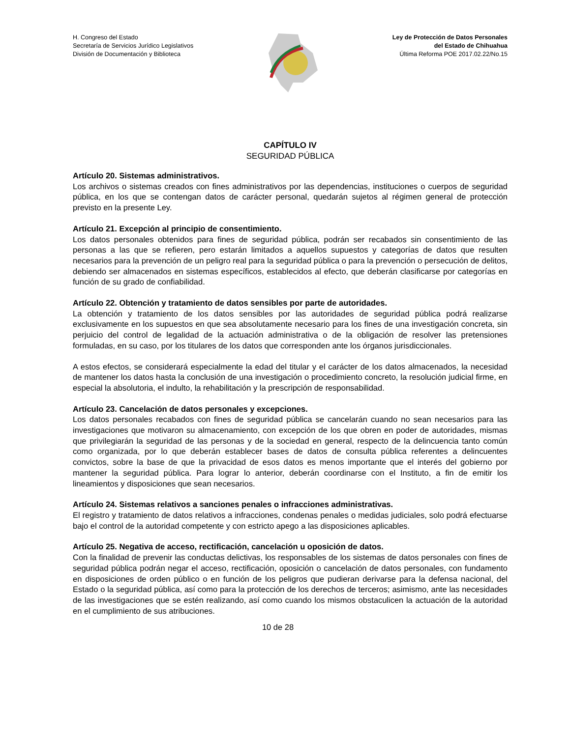H. Congreso del Estado
Secretaría de Servicios Jurídico Legislativos
División de Documentación y Biblioteca
Ley de Protección de Datos Personales
del Estado de Chihuahua
Última Reforma POE 2017.02.22/No.15
CAPÍTULO IV
SEGURIDAD PÚBLICA
Artículo 20. Sistemas administrativos.
Los archivos o sistemas creados con fines administrativos por las dependencias, instituciones o cuerpos de seguridad pública, en los que se contengan datos de carácter personal, quedarán sujetos al régimen general de protección previsto en la presente Ley.
Artículo 21. Excepción al principio de consentimiento.
Los datos personales obtenidos para fines de seguridad pública, podrán ser recabados sin consentimiento de las personas a las que se refieren, pero estarán limitados a aquellos supuestos y categorías de datos que resulten necesarios para la prevención de un peligro real para la seguridad pública o para la prevención o persecución de delitos, debiendo ser almacenados en sistemas específicos, establecidos al efecto, que deberán clasificarse por categorías en función de su grado de confiabilidad.
Artículo 22. Obtención y tratamiento de datos sensibles por parte de autoridades.
La obtención y tratamiento de los datos sensibles por las autoridades de seguridad pública podrá realizarse exclusivamente en los supuestos en que sea absolutamente necesario para los fines de una investigación concreta, sin perjuicio del control de legalidad de la actuación administrativa o de la obligación de resolver las pretensiones formuladas, en su caso, por los titulares de los datos que corresponden ante los órganos jurisdiccionales.
A estos efectos, se considerará especialmente la edad del titular y el carácter de los datos almacenados, la necesidad de mantener los datos hasta la conclusión de una investigación o procedimiento concreto, la resolución judicial firme, en especial la absolutoria, el indulto, la rehabilitación y la prescripción de responsabilidad.
Artículo 23. Cancelación de datos personales y excepciones.
Los datos personales recabados con fines de seguridad pública se cancelarán cuando no sean necesarios para las investigaciones que motivaron su almacenamiento, con excepción de los que obren en poder de autoridades, mismas que privilegiarán la seguridad de las personas y de la sociedad en general, respecto de la delincuencia tanto común como organizada, por lo que deberán establecer bases de datos de consulta pública referentes a delincuentes convictos, sobre la base de que la privacidad de esos datos es menos importante que el interés del gobierno por mantener la seguridad pública. Para lograr lo anterior, deberán coordinarse con el Instituto, a fin de emitir los lineamientos y disposiciones que sean necesarios.
Artículo 24. Sistemas relativos a sanciones penales o infracciones administrativas.
El registro y tratamiento de datos relativos a infracciones, condenas penales o medidas judiciales, solo podrá efectuarse bajo el control de la autoridad competente y con estricto apego a las disposiciones aplicables.
Artículo 25. Negativa de acceso, rectificación, cancelación u oposición de datos.
Con la finalidad de prevenir las conductas delictivas, los responsables de los sistemas de datos personales con fines de seguridad pública podrán negar el acceso, rectificación, oposición o cancelación de datos personales, con fundamento en disposiciones de orden público o en función de los peligros que pudieran derivarse para la defensa nacional, del Estado o la seguridad pública, así como para la protección de los derechos de terceros; asimismo, ante las necesidades de las investigaciones que se estén realizando, así como cuando los mismos obstaculicen la actuación de la autoridad en el cumplimiento de sus atribuciones.
10 de 28